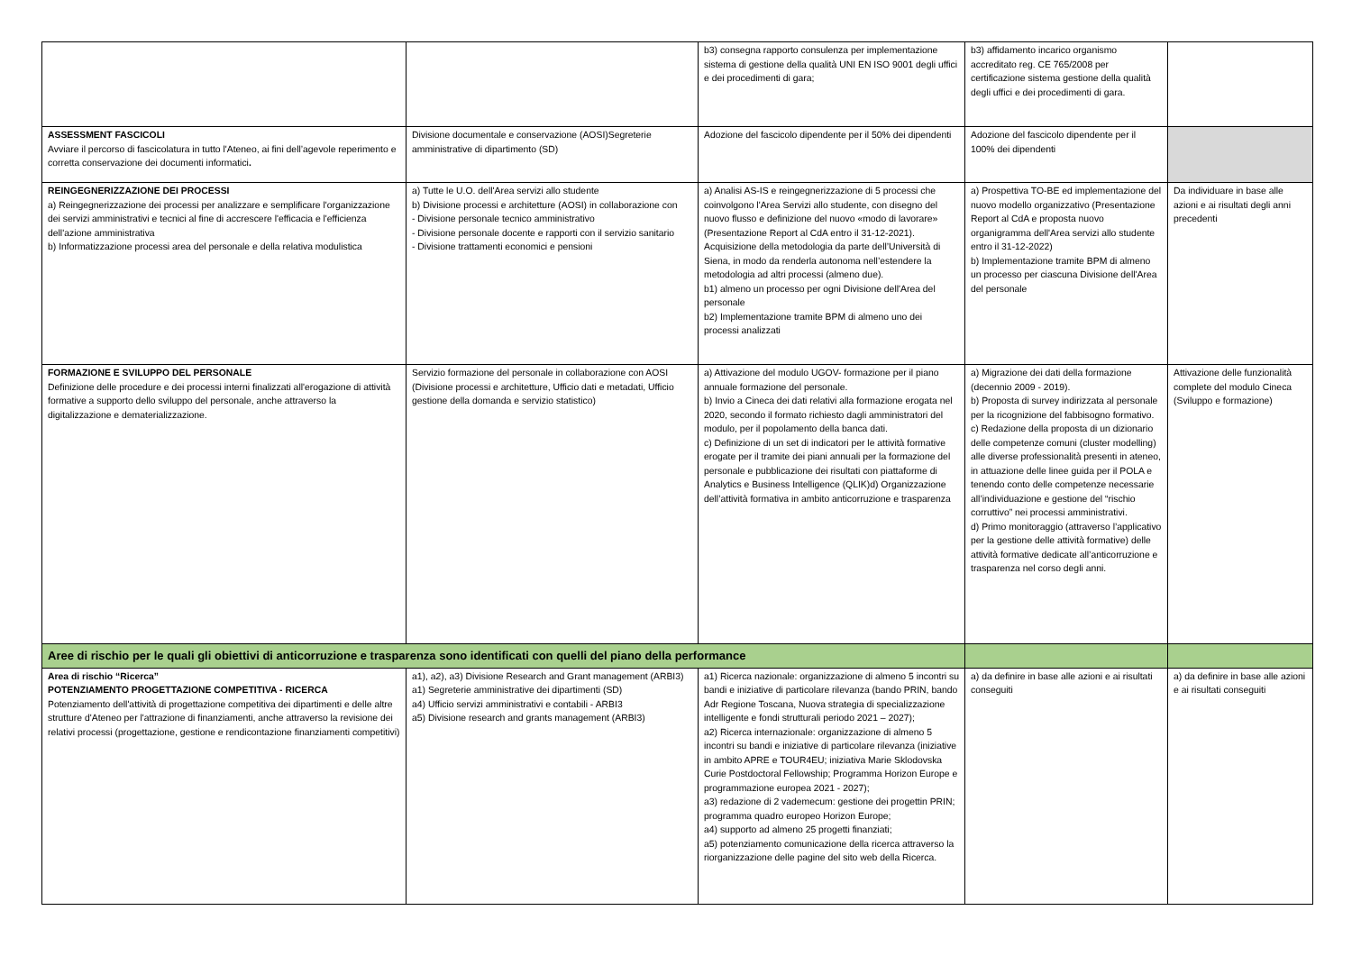| | | b3) consegna rapporto consulenza per implementazione sistema di gestione della qualità UNI EN ISO 9001 degli uffici e dei procedimenti di gara; | b3) affidamento incarico organismo accreditato reg. CE 765/2008 per certificazione sistema gestione della qualità degli uffici e dei procedimenti di gara. | |
| ASSESSMENT FASCICOLI Avviare il percorso di fascicolatura in tutto l'Ateneo, ai fini dell’agevole reperimento e corretta conservazione dei documenti informatici . | Divisione documentale e conservazione (AOSI)Segreterie amministrative di dipartimento (SD) | Adozione del fascicolo dipendente per il 50% dei dipendenti | Adozione del fascicolo dipendente per il 100% dei dipendenti | |
| REINGEGNERIZZAZIONE DEI PROCESSI a) Reingegnerizzazione dei processi per analizzare e semplificare l'organizzazione dei servizi amministrativi e tecnici al fine di accrescere l'efficacia e l'efficienza dell'azione amministrativa b) Informatizzazione processi area del personale e della relativa modulistica | a) Tutte le U.O. dell'Area servizi allo studente b) Divisione processi e architetture (AOSI) in collaborazione con - Divisione personale tecnico amministrativo - Divisione personale docente e rapporti con il servizio sanitario - Divisione trattamenti economici e pensioni | a) Analisi AS-IS e reingegnerizzazione di 5 processi che coinvolgono l'Area Servizi allo studente, con disegno del nuovo flusso e definizione del nuovo «modo di lavorare» (Presentazione Report al CdA entro il 31-12-2021). Acquisizione della metodologia da parte dell’Università di Siena, in modo da renderla autonoma nell’estendere la metodologia ad altri processi (almeno due). b1) almeno un processo per ogni Divisione dell'Area del personale b2) Implementazione tramite BPM di almeno uno dei processi analizzati | a) Prospettiva TO-BE ed implementazione del nuovo modello organizzativo (Presentazione Report al CdA e proposta nuovo organigramma dell'Area servizi allo studente entro il 31-12-2022) b) Implementazione tramite BPM di almeno un processo per ciascuna Divisione dell'Area del personale | Da individuare in base alle azioni e ai risultati degli anni precedenti |
| FORMAZIONE E SVILUPPO DEL PERSONALE Definizione delle procedure e dei processi interni finalizzati all'erogazione di attività formative a supporto dello sviluppo del personale, anche attraverso la digitalizzazione e dematerializzazione. | Servizio formazione del personale in collaborazione con AOSI (Divisione processi e architetture, Ufficio dati e metadati, Ufficio gestione della domanda e servizio statistico) | a) Attivazione del modulo UGOV- formazione per il piano annuale formazione del personale. b) Invio a Cineca dei dati relativi alla formazione erogata nel 2020, secondo il formato richiesto dagli amministratori del modulo, per il popolamento della banca dati. c) Definizione di un set di indicatori per le attività formative erogate per il tramite dei piani annuali per la formazione del personale e pubblicazione dei risultati con piattaforme di Analytics e Business Intelligence (QLIK)d) Organizzazione dell’attività formativa in ambito anticorruzione e trasparenza | a) Migrazione dei dati della formazione (decennio 2009 - 2019). b) Proposta di survey indirizzata al personale per la ricognizione del fabbisogno formativo. c) Redazione della proposta di un dizionario delle competenze comuni (cluster modelling) alle diverse professionalità presenti in ateneo, in attuazione delle linee guida per il POLA e tenendo conto delle competenze necessarie all’individuazione e gestione del “rischio corruttivo” nei processi amministrativi. d) Primo monitoraggio (attraverso l’applicativo per la gestione delle attività formative) delle attività formative dedicate all’anticorruzione e trasparenza nel corso degli anni. | Attivazione delle funzionalità complete del modulo Cineca (Sviluppo e formazione) |
| Aree di rischio per le quali gli obiettivi di anticorruzione e trasparenza sono identificati con quelli del piano della performance | | | | |
| Area di rischio “Ricerca” POTENZIAMENTO PROGETTAZIONE COMPETITIVA - RICERCA Potenziamento dell'attività di progettazione competitiva dei dipartimenti e delle altre strutture d'Ateneo per l'attrazione di finanziamenti, anche attraverso la revisione dei relativi processi (progettazione, gestione e rendicontazione finanziamenti competitivi) | a1), a2), a3) Divisione Research and Grant management (ARBI3) a1) Segreterie amministrative dei dipartimenti (SD) a4) Ufficio servizi amministrativi e contabili - ARBI3 a5) Divisione research and grants management (ARBI3) | a1) Ricerca nazionale: organizzazione di almeno 5 incontri su bandi e iniziative di particolare rilevanza (bando PRIN, bando Adr Regione Toscana, Nuova strategia di specializzazione intelligente e fondi strutturali periodo 2021 – 2027); a2) Ricerca internazionale: organizzazione di almeno 5 incontri su bandi e iniziative di particolare rilevanza (iniziative in ambito APRE e TOUR4EU; iniziativa Marie Sklodovska Curie Postdoctoral Fellowship; Programma Horizon Europe e programmazione europea 2021 - 2027); a3) redazione di 2 vademecum: gestione dei progettin PRIN; programma quadro europeo Horizon Europe; a4) supporto ad almeno 25 progetti finanziati; a5) potenziamento comunicazione della ricerca attraverso la riorganizzazione delle pagine del sito web della Ricerca. | a) da definire in base alle azioni e ai risultati conseguiti | a) da definire in base alle azioni e ai risultati conseguiti |